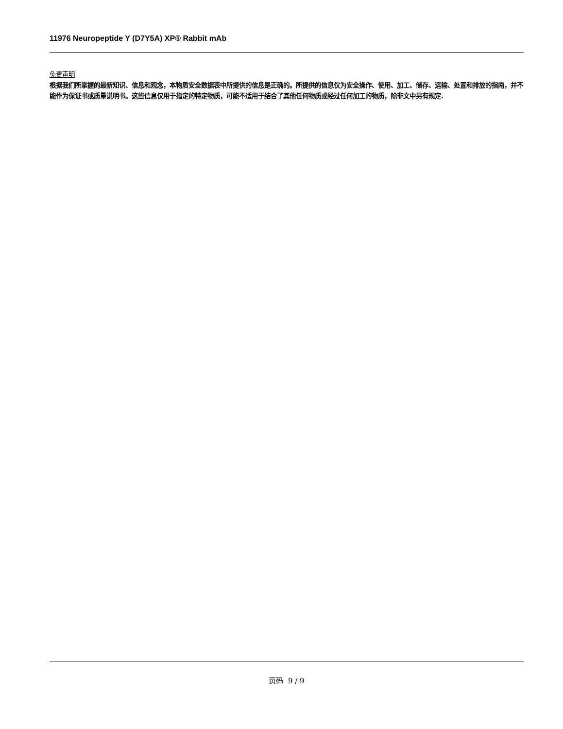11976 Neuropeptide Y (D7Y5A) XP® Rabbit mAb
免责声明
根据我们所掌握的最新知识、信息和观念，本物质安全数据表中所提供的信息是正确的。所提供的信息仅为安全操作、使用、加工、储存、运输、处置和排放的指南，并不能作为保证书或质量说明书。这些信息仅用于指定的特定物质，可能不适用于结合了其他任何物质或经过任何加工的物质，除非文中另有规定.
页码 9 / 9